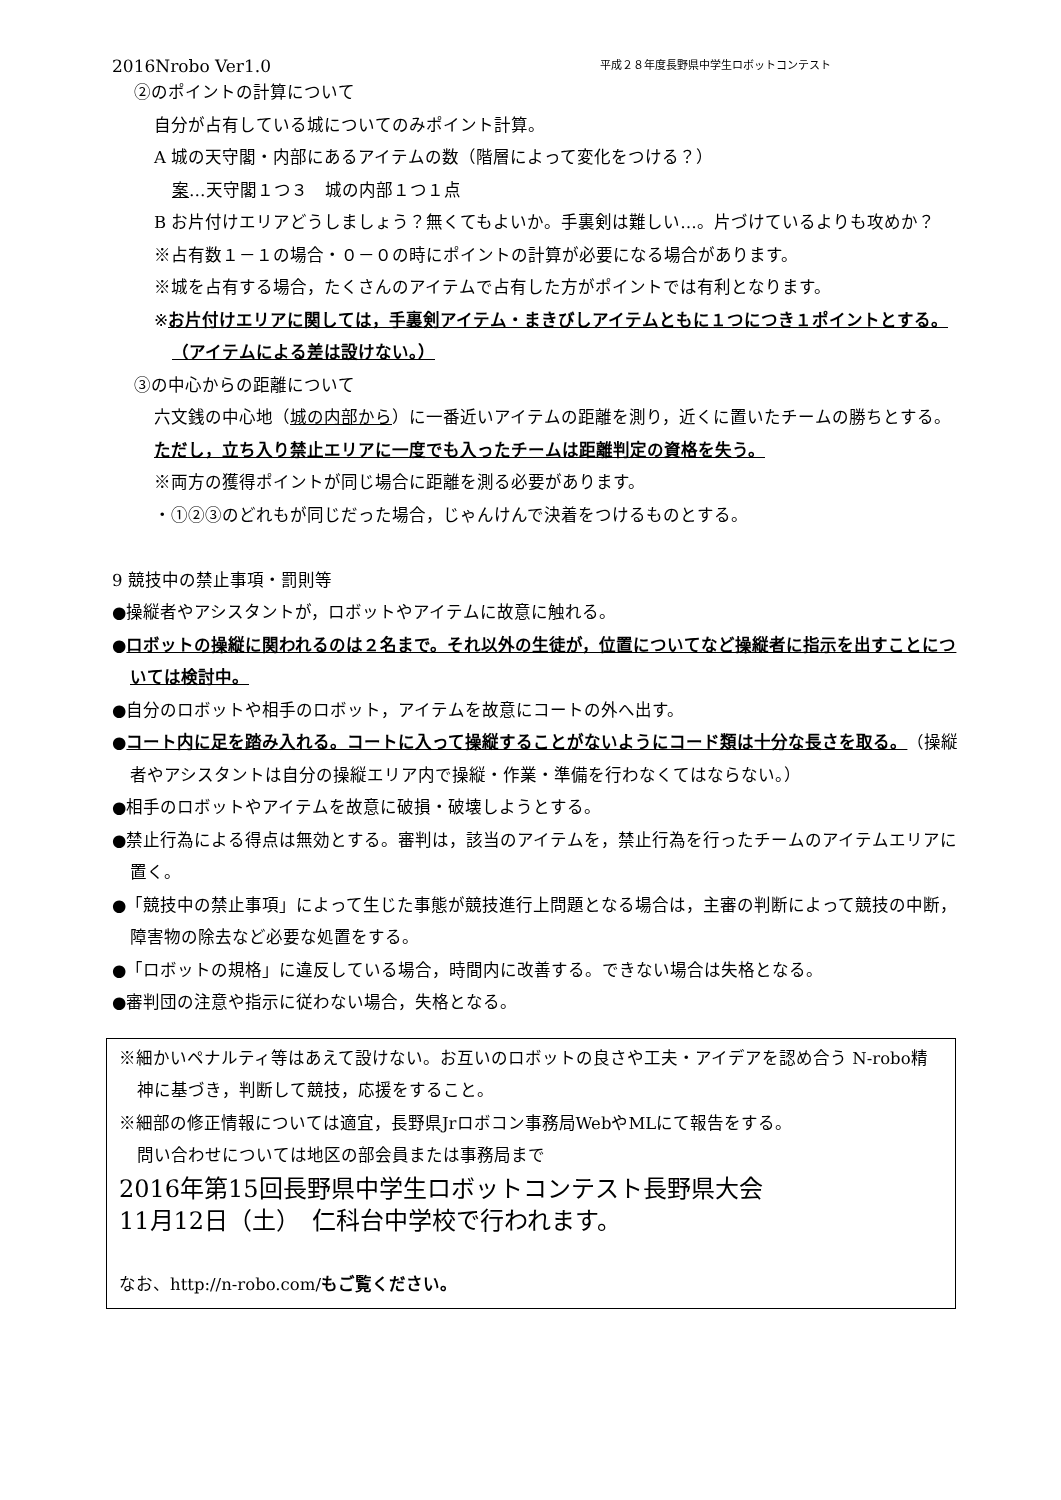2016Nrobo Ver1.0 平成２８年度長野県中学生ロボットコンテスト
②のポイントの計算について
自分が占有している城についてのみポイント計算。
A 城の天守閣・内部にあるアイテムの数（階層によって変化をつける？）
案…天守閣１つ３　城の内部１つ１点
B お片付けエリアどうしましょう？無くてもよいか。手裏剣は難しい…。片づけているよりも攻めか？
※占有数１－１の場合・０－０の時にポイントの計算が必要になる場合があります。
※城を占有する場合，たくさんのアイテムで占有した方がポイントでは有利となります。
※お片付けエリアに関しては，手裏剣アイテム・まきびしアイテムともに１つにつき１ポイントとする。（アイテムによる差は設けない。）
③の中心からの距離について
六文銭の中心地（城の内部から）に一番近いアイテムの距離を測り，近くに置いたチームの勝ちとする。
ただし，立ち入り禁止エリアに一度でも入ったチームは距離判定の資格を失う。
※両方の獲得ポイントが同じ場合に距離を測る必要があります。
・①②③のどれもが同じだった場合，じゃんけんで決着をつけるものとする。
9 競技中の禁止事項・罰則等
●操縦者やアシスタントが，ロボットやアイテムに故意に触れる。
●ロボットの操縦に関われるのは２名まで。それ以外の生徒が，位置についてなど操縦者に指示を出すことについては検討中。
●自分のロボットや相手のロボット，アイテムを故意にコートの外へ出す。
●コート内に足を踏み入れる。コートに入って操縦することがないようにコード類は十分な長さを取る。（操縦者やアシスタントは自分の操縦エリア内で操縦・作業・準備を行わなくてはならない。）
●相手のロボットやアイテムを故意に破損・破壊しようとする。
●禁止行為による得点は無効とする。審判は，該当のアイテムを，禁止行為を行ったチームのアイテムエリアに置く。
●「競技中の禁止事項」によって生じた事態が競技進行上問題となる場合は，主審の判断によって競技の中断，障害物の除去など必要な処置をする。
●「ロボットの規格」に違反している場合，時間内に改善する。できない場合は失格となる。
●審判団の注意や指示に従わない場合，失格となる。
※細かいペナルティ等はあえて設けない。お互いのロボットの良さや工夫・アイデアを認め合う N-robo精神に基づき，判断して競技，応援をすること。
※細部の修正情報については適宜，長野県Jrロボコン事務局WebやMLにて報告をする。
問い合わせについては地区の部会員または事務局まで
2016年第15回長野県中学生ロボットコンテスト長野県大会
11月12日（土）　仁科台中学校で行われます。
なお、http://n-robo.com/もご覧ください。